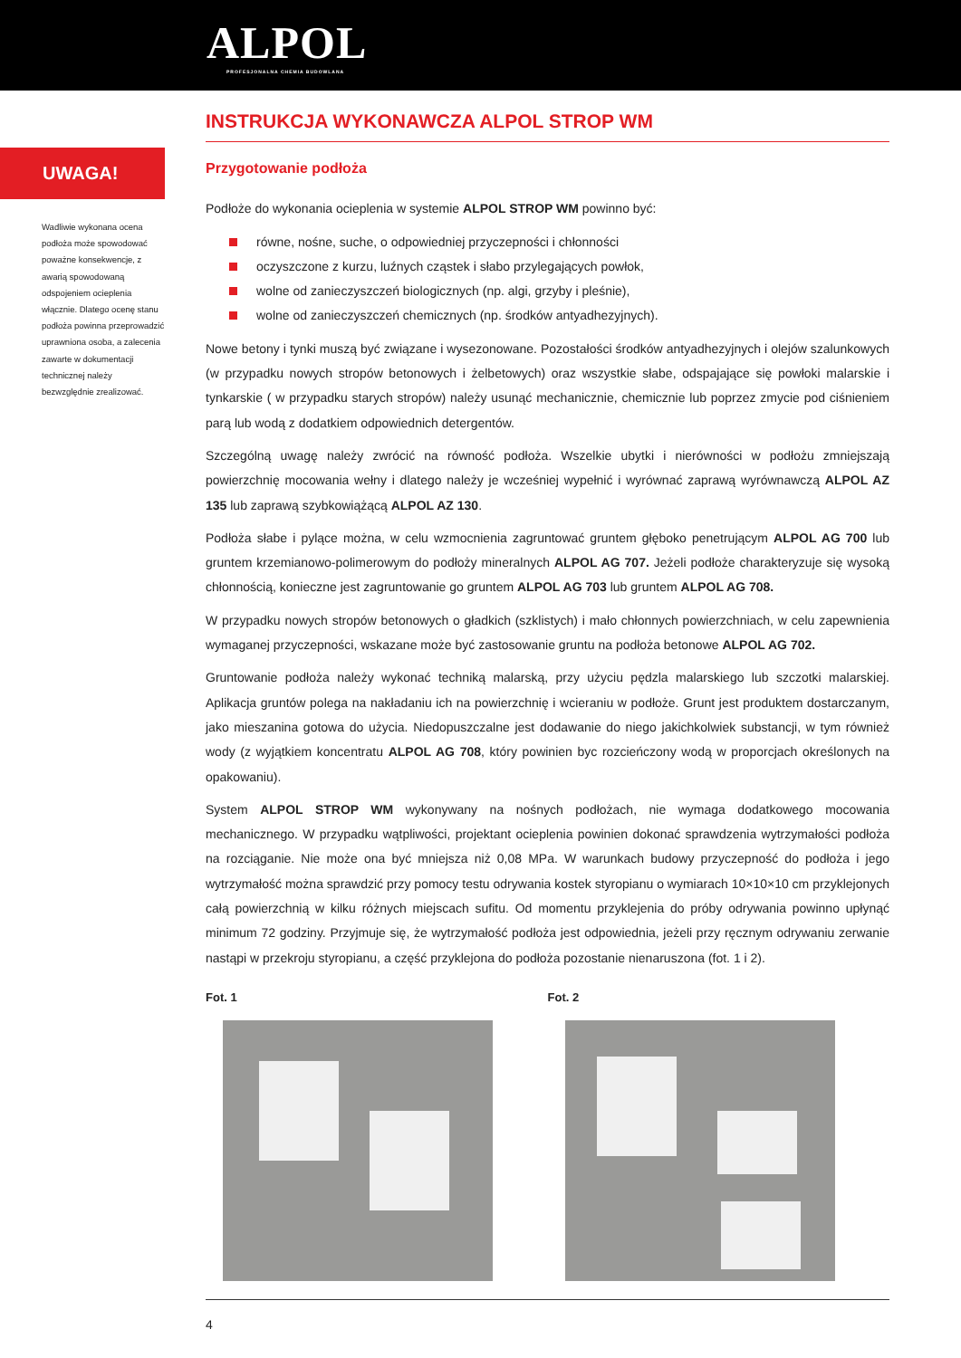ALPOL
PROFESJONALNA CHEMIA BUDOWLANA
INSTRUKCJA WYKONAWCZA ALPOL STROP WM
UWAGA!
Wadliwie wykonana ocena podłoża może spowodować poważne konsekwencje, z awarią spowodowaną odspojeniem ocieplenia włącznie. Dlatego ocenę stanu podłoża powinna przeprowadzić uprawniona osoba, a zalecenia zawarte w dokumentacji technicznej należy bezwzględnie zrealizować.
Przygotowanie podłoża
Podłoże do wykonania ocieplenia w systemie ALPOL STROP WM powinno być:
równe, nośne, suche, o odpowiedniej przyczepności i chłonności
oczyszczone z kurzu, luźnych cząstek i słabo przylegających powłok,
wolne od zanieczyszczeń biologicznych (np. algi, grzyby i pleśnie),
wolne od zanieczyszczeń chemicznych (np. środków antyadhezyjnych).
Nowe betony i tynki muszą być związane i wysezonowane. Pozostałości środków antyadhezyjnych i olejów szalunkowych (w przypadku nowych stropów betonowych i żelbetowych) oraz wszystkie słabe, odspajające się powłoki malarskie i tynkarskie ( w przypadku starych stropów) należy usunąć mechanicznie, chemicznie lub poprzez zmycie pod ciśnieniem parą lub wodą z dodatkiem odpowiednich detergentów.
Szczególną uwagę należy zwrócić na równość podłoża. Wszelkie ubytki i nierówności w podłożu zmniejszają powierzchnię mocowania wełny i dlatego należy je wcześniej wypełnić i wyrównać zaprawą wyrównawczą ALPOL AZ 135 lub zaprawą szybkowiążącą ALPOL AZ 130.
Podłoża słabe i pylące można, w celu wzmocnienia zagruntować gruntem głęboko penetrującym ALPOL AG 700 lub gruntem krzemianowo-polimerowym do podłoży mineralnych ALPOL AG 707. Jeżeli podłoże charakteryzuje się wysoką chłonnością, konieczne jest zagruntowanie go gruntem ALPOL AG 703 lub gruntem ALPOL AG 708.
W przypadku nowych stropów betonowych o gładkich (szklistych) i mało chłonnych powierzchniach, w celu zapewnienia wymaganej przyczepności, wskazane może być zastosowanie gruntu na podłoża betonowe ALPOL AG 702.
Gruntowanie podłoża należy wykonać techniką malarską, przy użyciu pędzla malarskiego lub szczotki malarskiej. Aplikacja gruntów polega na nakładaniu ich na powierzchnię i wcieraniu w podłoże. Grunt jest produktem dostarczanym, jako mieszanina gotowa do użycia. Niedopuszczalne jest dodawanie do niego jakichkolwiek substancji, w tym również wody (z wyjątkiem koncentratu ALPOL AG 708, który powinien byc rozcieńczony wodą w proporcjach określonych na opakowaniu).
System ALPOL STROP WM wykonywany na nośnych podłożach, nie wymaga dodatkowego mocowania mechanicznego. W przypadku wątpliwości, projektant ocieplenia powinien dokonać sprawdzenia wytrzymałości podłoża na rozciąganie. Nie może ona być mniejsza niż 0,08 MPa. W warunkach budowy przyczepność do podłoża i jego wytrzymałość można sprawdzić przy pomocy testu odrywania kostek styropianu o wymiarach 10×10×10 cm przyklejonych całą powierzchnią w kilku różnych miejscach sufitu. Od momentu przyklejenia do próby odrywania powinno upłynąć minimum 72 godziny. Przyjmuje się, że wytrzymałość podłoża jest odpowiednia, jeżeli przy ręcznym odrywaniu zerwanie nastąpi w przekroju styropianu, a część przyklejona do podłoża pozostanie nienaruszona (fot. 1 i 2).
Fot. 1 Fot. 2
4